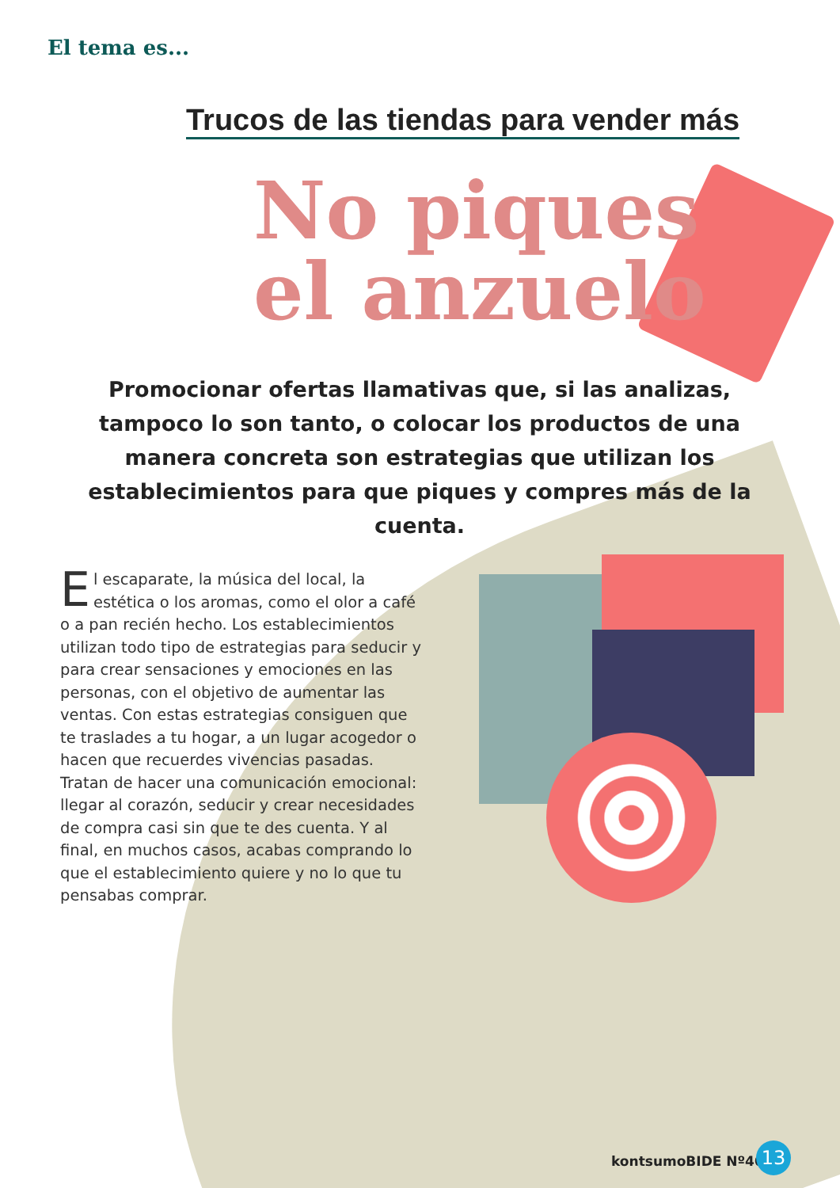El tema es...
Trucos de las tiendas para vender más
No piques
el anzuelo
Promocionar ofertas llamativas que, si las analizas, tampoco lo son tanto, o colocar los productos de una manera concreta son estrategias que utilizan los establecimientos para que piques y compres más de la cuenta.
El escaparate, la música del local, la estética o los aromas, como el olor a café o a pan recién hecho. Los establecimientos utilizan todo tipo de estrategias para seducir y para crear sensaciones y emociones en las personas, con el objetivo de aumentar las ventas. Con estas estrategias consiguen que te traslades a tu hogar, a un lugar acogedor o hacen que recuerdes vivencias pasadas. Tratan de hacer una comunicación emocional: llegar al corazón, seducir y crear necesidades de compra casi sin que te des cuenta. Y al final, en muchos casos, acabas comprando lo que el establecimiento quiere y no lo que tu pensabas comprar.
kontsumoBIDE Nº40 13